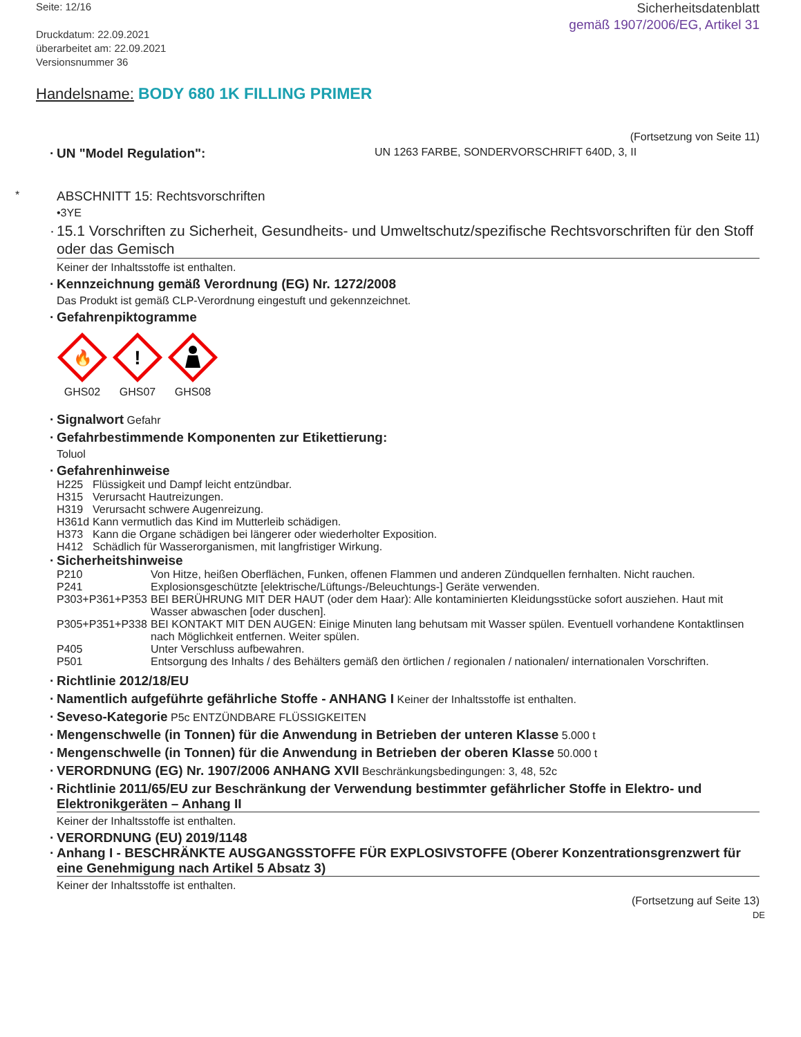Seite: 12/16
Druckdatum: 22.09.2021
überarbeitet am: 22.09.2021
Versionsnummer 36
Sicherheitsdatenblatt
gemäß 1907/2006/EG, Artikel 31
Handelsname: BODY 680 1K FILLING PRIMER
(Fortsetzung von Seite 11)
· UN "Model Regulation": UN 1263 FARBE, SONDERVORSCHRIFT 640D, 3, II
*
ABSCHNITT 15: Rechtsvorschriften
•3YE
· 15.1 Vorschriften zu Sicherheit, Gesundheits- und Umweltschutz/spezifische Rechtsvorschriften für den Stoff oder das Gemisch
Keiner der Inhaltsstoffe ist enthalten.
· Kennzeichnung gemäß Verordnung (EG) Nr. 1272/2008
Das Produkt ist gemäß CLP-Verordnung eingestuft und gekennzeichnet.
· Gefahrenpiktogramme
🔥
GHS02
!
GHS07
GHS08
· Signalwort Gefahr
· Gefahrbestimmende Komponenten zur Etikettierung:
Toluol
· Gefahrenhinweise
H225 Flüssigkeit und Dampf leicht entzündbar.
H315 Verursacht Hautreizungen.
H319 Verursacht schwere Augenreizung.
H361d Kann vermutlich das Kind im Mutterleib schädigen.
H373 Kann die Organe schädigen bei längerer oder wiederholter Exposition.
H412 Schädlich für Wasserorganismen, mit langfristiger Wirkung.
· Sicherheitshinweise
P210 Von Hitze, heißen Oberflächen, Funken, offenen Flammen und anderen Zündquellen fernhalten. Nicht rauchen.
P241 Explosionsgeschützte [elektrische/Lüftungs-/Beleuchtungs-] Geräte verwenden.
P303+P361+P353 BEI BERÜHRUNG MIT DER HAUT (oder dem Haar): Alle kontaminierten Kleidungsstücke sofort ausziehen. Haut mit Wasser abwaschen [oder duschen].
P305+P351+P338 BEI KONTAKT MIT DEN AUGEN: Einige Minuten lang behutsam mit Wasser spülen. Eventuell vorhandene Kontaktlinsen nach Möglichkeit entfernen. Weiter spülen.
P405 Unter Verschluss aufbewahren.
P501 Entsorgung des Inhalts / des Behälters gemäß den örtlichen / regionalen / nationalen/ internationalen Vorschriften.
· Richtlinie 2012/18/EU
· Namentlich aufgeführte gefährliche Stoffe - ANHANG I Keiner der Inhaltsstoffe ist enthalten.
· Seveso-Kategorie P5c ENTZÜNDBARE FLÜSSIGKEITEN
· Mengenschwelle (in Tonnen) für die Anwendung in Betrieben der unteren Klasse 5.000 t
· Mengenschwelle (in Tonnen) für die Anwendung in Betrieben der oberen Klasse 50.000 t
· VERORDNUNG (EG) Nr. 1907/2006 ANHANG XVII Beschränkungsbedingungen: 3, 48, 52c
· Richtlinie 2011/65/EU zur Beschränkung der Verwendung bestimmter gefährlicher Stoffe in Elektro- und Elektronikgeräten – Anhang II
Keiner der Inhaltsstoffe ist enthalten.
· VERORDNUNG (EU) 2019/1148
· Anhang I - BESCHRÄNKTE AUSGANGSSTOFFE FÜR EXPLOSIVSTOFFE (Oberer Konzentrationsgrenzwert für eine Genehmigung nach Artikel 5 Absatz 3)
Keiner der Inhaltsstoffe ist enthalten.
(Fortsetzung auf Seite 13)
DE